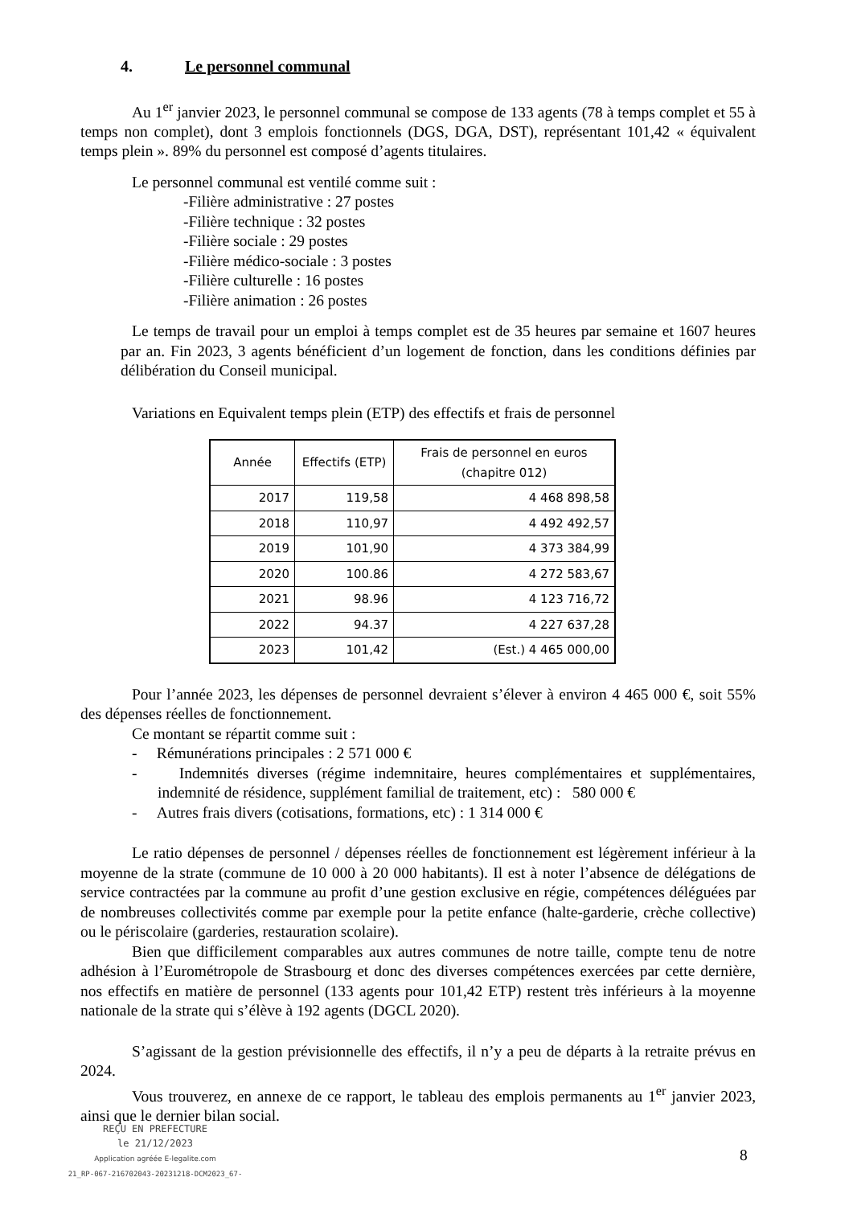4. Le personnel communal
Au 1<sup>er</sup> janvier 2023, le personnel communal se compose de 133 agents (78 à temps complet et 55 à temps non complet), dont 3 emplois fonctionnels (DGS, DGA, DST), représentant 101,42 « équivalent temps plein ». 89% du personnel est composé d’agents titulaires.
Le personnel communal est ventilé comme suit :
-Filière administrative : 27 postes
-Filière technique : 32 postes
-Filière sociale : 29 postes
-Filière médico-sociale : 3 postes
-Filière culturelle : 16 postes
-Filière animation : 26 postes
Le temps de travail pour un emploi à temps complet est de 35 heures par semaine et 1607 heures par an. Fin 2023, 3 agents bénéficient d’un logement de fonction, dans les conditions définies par délibération du Conseil municipal.
Variations en Equivalent temps plein (ETP) des effectifs et frais de personnel
| Année | Effectifs (ETP) | Frais de personnel en euros (chapitre 012) |
| --- | --- | --- |
| 2017 | 119,58 | 4 468 898,58 |
| 2018 | 110,97 | 4 492 492,57 |
| 2019 | 101,90 | 4 373 384,99 |
| 2020 | 100.86 | 4 272 583,67 |
| 2021 | 98.96 | 4 123 716,72 |
| 2022 | 94.37 | 4 227 637,28 |
| 2023 | 101,42 | (Est.) 4 465 000,00 |
Pour l’année 2023, les dépenses de personnel devraient s’élever à environ 4 465 000 €, soit 55% des dépenses réelles de fonctionnement.
Ce montant se répartit comme suit :
- Rémunérations principales : 2 571 000 €
- Indemnités diverses (régime indemnitaire, heures complémentaires et supplémentaires, indemnité de résidence, supplément familial de traitement, etc) : 580 000 €
- Autres frais divers (cotisations, formations, etc) : 1 314 000 €
Le ratio dépenses de personnel / dépenses réelles de fonctionnement est légèrement inférieur à la moyenne de la strate (commune de 10 000 à 20 000 habitants). Il est à noter l’absence de délégations de service contractées par la commune au profit d’une gestion exclusive en régie, compétences déléguées par de nombreuses collectivités comme par exemple pour la petite enfance (halte-garderie, crèche collective) ou le périscolaire (garderies, restauration scolaire).
Bien que difficilement comparables aux autres communes de notre taille, compte tenu de notre adhésion à l’Eurométropole de Strasbourg et donc des diverses compétences exercées par cette dernière, nos effectifs en matière de personnel (133 agents pour 101,42 ETP) restent très inférieurs à la moyenne nationale de la strate qui s’élève à 192 agents (DGCL 2020).
S’agissant de la gestion prévisionnelle des effectifs, il n’y a peu de départs à la retraite prévus en 2024.
Vous trouverez, en annexe de ce rapport, le tableau des emplois permanents au 1<sup>er</sup> janvier 2023, ainsi que le dernier bilan social.
REÇU EN PREFECTURE
le 21/12/2023
Application agréée E-legalite.com
21_RP-067-216702043-20231218-DCM2023_67-
8